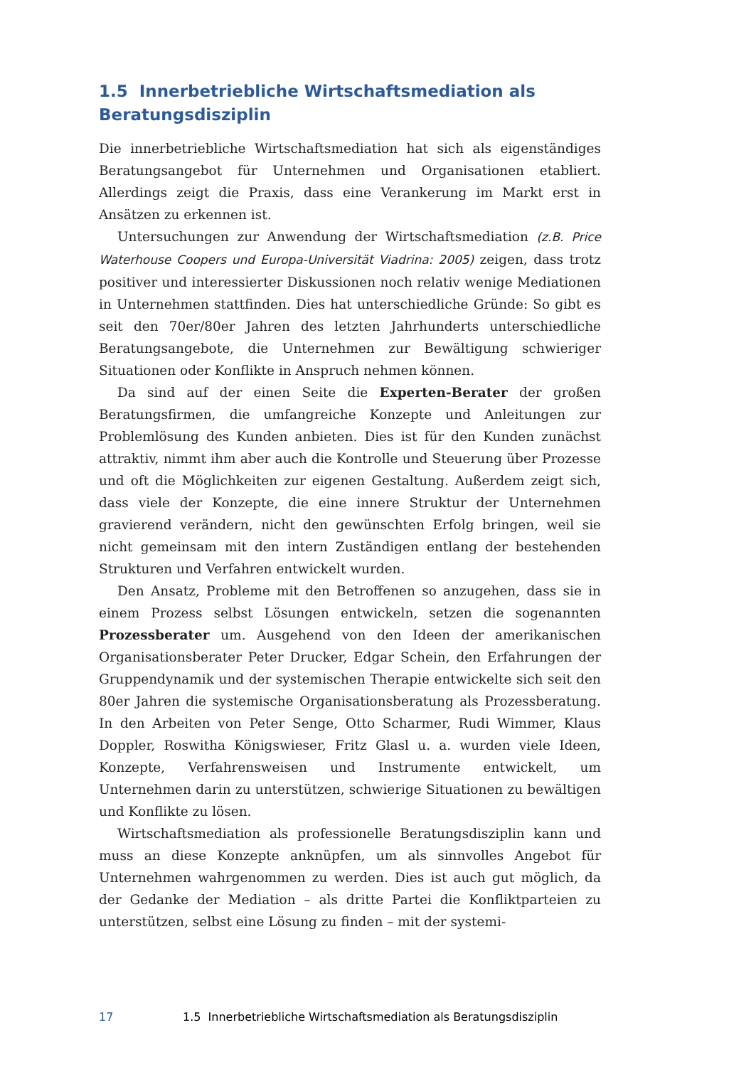1.5 Innerbetriebliche Wirtschaftsmediation als Beratungsdisziplin
Die innerbetriebliche Wirtschaftsmediation hat sich als eigenständiges Beratungsangebot für Unternehmen und Organisationen etabliert. Allerdings zeigt die Praxis, dass eine Verankerung im Markt erst in Ansätzen zu erkennen ist.
Untersuchungen zur Anwendung der Wirtschaftsmediation (z.B. Price Waterhouse Coopers und Europa-Universität Viadrina: 2005) zeigen, dass trotz positiver und interessierter Diskussionen noch relativ wenige Mediationen in Unternehmen stattfinden. Dies hat unterschiedliche Gründe: So gibt es seit den 70er/80er Jahren des letzten Jahrhunderts unterschiedliche Beratungsangebote, die Unternehmen zur Bewältigung schwieriger Situationen oder Konflikte in Anspruch nehmen können.
Da sind auf der einen Seite die Experten-Berater der großen Beratungsfirmen, die umfangreiche Konzepte und Anleitungen zur Problemlösung des Kunden anbieten. Dies ist für den Kunden zunächst attraktiv, nimmt ihm aber auch die Kontrolle und Steuerung über Prozesse und oft die Möglichkeiten zur eigenen Gestaltung. Außerdem zeigt sich, dass viele der Konzepte, die eine innere Struktur der Unternehmen gravierend verändern, nicht den gewünschten Erfolg bringen, weil sie nicht gemeinsam mit den intern Zuständigen entlang der bestehenden Strukturen und Verfahren entwickelt wurden.
Den Ansatz, Probleme mit den Betroffenen so anzugehen, dass sie in einem Prozess selbst Lösungen entwickeln, setzen die sogenannten Prozessberater um. Ausgehend von den Ideen der amerikanischen Organisationsberater Peter Drucker, Edgar Schein, den Erfahrungen der Gruppendynamik und der systemischen Therapie entwickelte sich seit den 80er Jahren die systemische Organisationsberatung als Prozessberatung. In den Arbeiten von Peter Senge, Otto Scharmer, Rudi Wimmer, Klaus Doppler, Roswitha Königswieser, Fritz Glasl u. a. wurden viele Ideen, Konzepte, Verfahrensweisen und Instrumente entwickelt, um Unternehmen darin zu unterstützen, schwierige Situationen zu bewältigen und Konflikte zu lösen.
Wirtschaftsmediation als professionelle Beratungsdisziplin kann und muss an diese Konzepte anknüpfen, um als sinnvolles Angebot für Unternehmen wahrgenommen zu werden. Dies ist auch gut möglich, da der Gedanke der Mediation – als dritte Partei die Konfliktparteien zu unterstützen, selbst eine Lösung zu finden – mit der systemi-
17 1.5 Innerbetriebliche Wirtschaftsmediation als Beratungsdisziplin